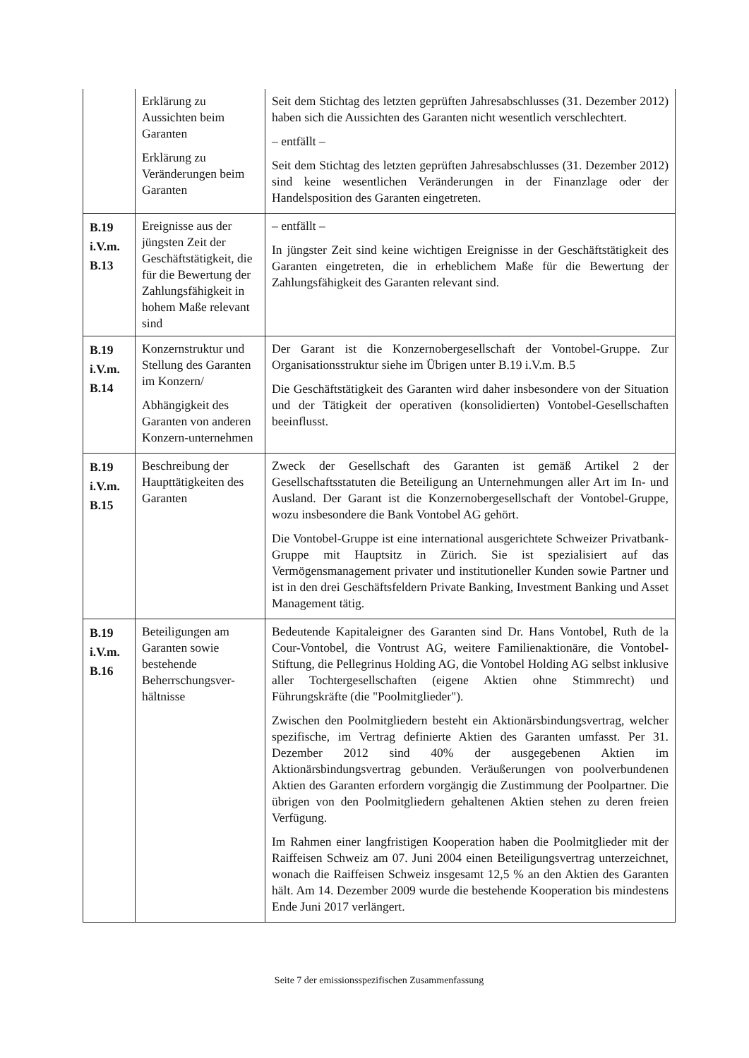| | Erklärung zu Aussichten beim Garanten Erklärung zu Veränderungen beim Garanten | Seit dem Stichtag des letzten geprüften Jahresabschlusses (31. Dezember 2012) haben sich die Aussichten des Garanten nicht wesentlich verschlechtert. – entfällt – Seit dem Stichtag des letzten geprüften Jahresabschlusses (31. Dezember 2012) sind keine wesentlichen Veränderungen in der Finanzlage oder der Handelsposition des Garanten eingetreten. |
| B.19 i.V.m. B.13 | Ereignisse aus der jüngsten Zeit der Geschäftstätigkeit, die für die Bewertung der Zahlungsfähigkeit in hohem Maße relevant sind | – entfällt – In jüngster Zeit sind keine wichtigen Ereignisse in der Geschäftstätigkeit des Garanten eingetreten, die in erheblichem Maße für die Bewertung der Zahlungsfähigkeit des Garanten relevant sind. |
| B.19 i.V.m. B.14 | Konzernstruktur und Stellung des Garanten im Konzern/ Abhängigkeit des Garanten von anderen Konzern-unternehmen | Der Garant ist die Konzernobergesellschaft der Vontobel-Gruppe. Zur Organisationsstruktur siehe im Übrigen unter B.19 i.V.m. B.5 Die Geschäftstätigkeit des Garanten wird daher insbesondere von der Situation und der Tätigkeit der operativen (konsolidierten) Vontobel-Gesellschaften beeinflusst. |
| B.19 i.V.m. B.15 | Beschreibung der Haupttätigkeiten des Garanten | Zweck der Gesellschaft des Garanten ist gemäß Artikel 2 der Gesellschaftsstatuten die Beteiligung an Unternehmungen aller Art im In- und Ausland. Der Garant ist die Konzernobergesellschaft der Vontobel-Gruppe, wozu insbesondere die Bank Vontobel AG gehört. Die Vontobel-Gruppe ist eine international ausgerichtete Schweizer Privatbank-Gruppe mit Hauptsitz in Zürich. Sie ist spezialisiert auf das Vermögensmanagement privater und institutioneller Kunden sowie Partner und ist in den drei Geschäftsfeldern Private Banking, Investment Banking und Asset Management tätig. |
| B.19 i.V.m. B.16 | Beteiligungen am Garanten sowie bestehende Beherrschungsver-hältnisse | Bedeutende Kapitaleigner des Garanten sind Dr. Hans Vontobel, Ruth de la Cour-Vontobel, die Vontrust AG, weitere Familienaktionäre, die Vontobel-Stiftung, die Pellegrinus Holding AG, die Vontobel Holding AG selbst inklusive aller Tochtergesellschaften (eigene Aktien ohne Stimmrecht) und Führungskräfte (die "Poolmitglieder"). Zwischen den Poolmitgliedern besteht ein Aktionärsbindungsvertrag, welcher spezifische, im Vertrag definierte Aktien des Garanten umfasst. Per 31. Dezember 2012 sind 40% der ausgegebenen Aktien im Aktionärsbindungsvertrag gebunden. Veräußerungen von poolverbundenen Aktien des Garanten erfordern vorgängig die Zustimmung der Poolpartner. Die übrigen von den Poolmitgliedern gehaltenen Aktien stehen zu deren freien Verfügung. Im Rahmen einer langfristigen Kooperation haben die Poolmitglieder mit der Raiffeisen Schweiz am 07. Juni 2004 einen Beteiligungsvertrag unterzeichnet, wonach die Raiffeisen Schweiz insgesamt 12,5 % an den Aktien des Garanten hält. Am 14. Dezember 2009 wurde die bestehende Kooperation bis mindestens Ende Juni 2017 verlängert. |
Seite 7 der emissionsspezifischen Zusammenfassung